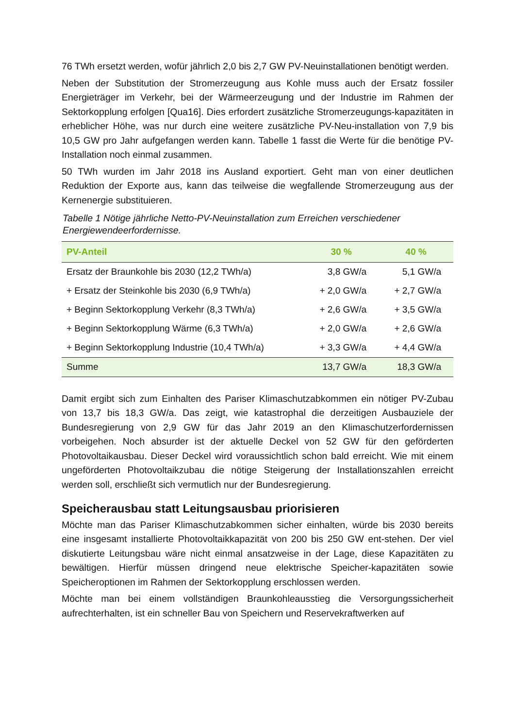76 TWh ersetzt werden, wofür jährlich 2,0 bis 2,7 GW PV-Neuinstallationen benötigt werden.
Neben der Substitution der Stromerzeugung aus Kohle muss auch der Ersatz fossiler Energieträger im Verkehr, bei der Wärmeerzeugung und der Industrie im Rahmen der Sektorkopplung erfolgen [Qua16]. Dies erfordert zusätzliche Stromerzeugungs-kapazitäten in erheblicher Höhe, was nur durch eine weitere zusätzliche PV-Neu-installation von 7,9 bis 10,5 GW pro Jahr aufgefangen werden kann. Tabelle 1 fasst die Werte für die benötige PV-Installation noch einmal zusammen.
50 TWh wurden im Jahr 2018 ins Ausland exportiert. Geht man von einer deutlichen Reduktion der Exporte aus, kann das teilweise die wegfallende Stromerzeugung aus der Kernenergie substituieren.
Tabelle 1 Nötige jährliche Netto-PV-Neuinstallation zum Erreichen verschiedener Energiewendeerfordernisse.
| PV-Anteil | 30 % | 40 % |
| --- | --- | --- |
| Ersatz der Braunkohle bis 2030 (12,2 TWh/a) | 3,8 GW/a | 5,1 GW/a |
| + Ersatz der Steinkohle bis 2030 (6,9 TWh/a) | + 2,0 GW/a | + 2,7 GW/a |
| + Beginn Sektorkopplung Verkehr (8,3 TWh/a) | + 2,6 GW/a | + 3,5 GW/a |
| + Beginn Sektorkopplung Wärme (6,3 TWh/a) | + 2,0 GW/a | + 2,6 GW/a |
| + Beginn Sektorkopplung Industrie (10,4 TWh/a) | + 3,3 GW/a | + 4,4 GW/a |
| Summe | 13,7 GW/a | 18,3 GW/a |
Damit ergibt sich zum Einhalten des Pariser Klimaschutzabkommen ein nötiger PV-Zubau von 13,7 bis 18,3 GW/a. Das zeigt, wie katastrophal die derzeitigen Ausbauziele der Bundesregierung von 2,9 GW für das Jahr 2019 an den Klimaschutzerfordernissen vorbeigehen. Noch absurder ist der aktuelle Deckel von 52 GW für den geförderten Photovoltaikausbau. Dieser Deckel wird voraussichtlich schon bald erreicht. Wie mit einem ungeförderten Photovoltaikzubau die nötige Steigerung der Installationszahlen erreicht werden soll, erschließt sich vermutlich nur der Bundesregierung.
Speicherausbau statt Leitungsausbau priorisieren
Möchte man das Pariser Klimaschutzabkommen sicher einhalten, würde bis 2030 bereits eine insgesamt installierte Photovoltaikkapazität von 200 bis 250 GW ent-stehen. Der viel diskutierte Leitungsbau wäre nicht einmal ansatzweise in der Lage, diese Kapazitäten zu bewältigen. Hierfür müssen dringend neue elektrische Speicher-kapazitäten sowie Speicheroptionen im Rahmen der Sektorkopplung erschlossen werden.
Möchte man bei einem vollständigen Braunkohleausstieg die Versorgungssicherheit aufrechterhalten, ist ein schneller Bau von Speichern und Reservekraftwerken auf